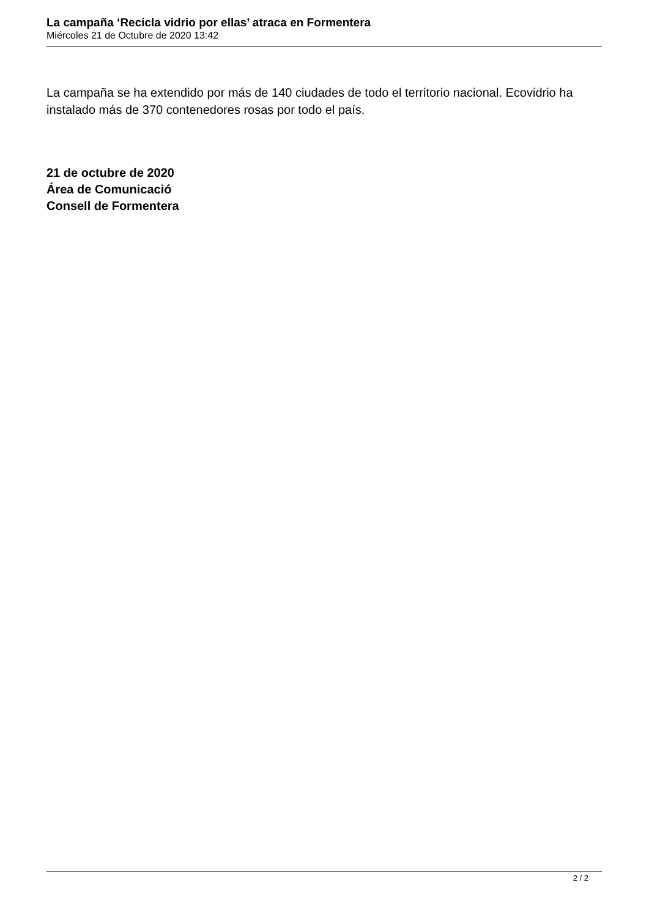La campaña ‘Recicla vidrio por ellas’ atraca en Formentera
Miércoles 21 de Octubre de 2020 13:42
La campaña se ha extendido por más de 140 ciudades de todo el territorio nacional. Ecovidrio ha instalado más de 370 contenedores rosas por todo el país.
21 de octubre de 2020
Área de Comunicació
Consell de Formentera
2 / 2